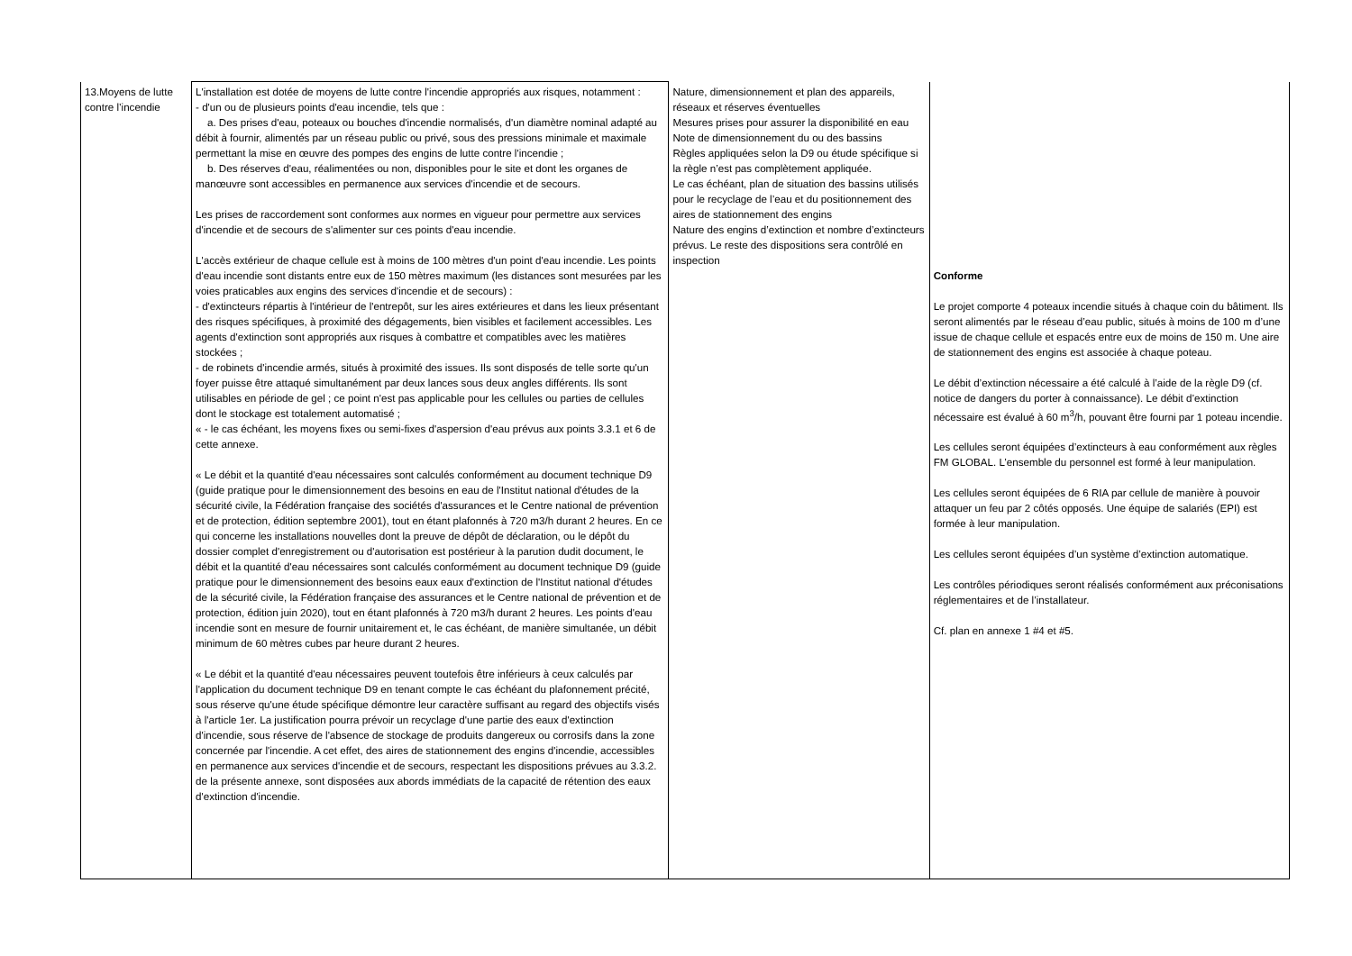| 13.Moyens de lutte contre l’incendie | L'installation est dotée de moyens de lutte contre l'incendie appropriés aux risques, notamment : - d'un ou de plusieurs points d'eau incendie, tels que : a. Des prises d'eau, poteaux ou bouches d'incendie normalisés, d'un diamètre nominal adapté au débit à fournir, alimentés par un réseau public ou privé, sous des pressions minimale et maximale permettant la mise en œuvre des pompes des engins de lutte contre l'incendie ; b. Des réserves d'eau, réalimentées ou non, disponibles pour le site et dont les organes de manœuvre sont accessibles en permanence aux services d'incendie et de secours. Les prises de raccordement sont conformes aux normes en vigueur pour permettre aux services d'incendie et de secours de s'alimenter sur ces points d'eau incendie. L'accès extérieur de chaque cellule est à moins de 100 mètres d'un point d'eau incendie. Les points d'eau incendie sont distants entre eux de 150 mètres maximum (les distances sont mesurées par les voies praticables aux engins des services d'incendie et de secours) : - d'extincteurs répartis à l'intérieur de l'entrepôt, sur les aires extérieures et dans les lieux présentant des risques spécifiques, à proximité des dégagements, bien visibles et facilement accessibles. Les agents d'extinction sont appropriés aux risques à combattre et compatibles avec les matières stockées ; - de robinets d'incendie armés, situés à proximité des issues. Ils sont disposés de telle sorte qu'un foyer puisse être attaqué simultanément par deux lances sous deux angles différents. Ils sont utilisables en période de gel ; ce point n'est pas applicable pour les cellules ou parties de cellules dont le stockage est totalement automatisé ; « - le cas échéant, les moyens fixes ou semi-fixes d'aspersion d'eau prévus aux points 3.3.1 et 6 de cette annexe. « Le débit et la quantité d'eau nécessaires sont calculés conformément au document technique D9 (guide pratique pour le dimensionnement des besoins en eau de l'Institut national d'études de la sécurité civile, la Fédération française des sociétés d'assurances et le Centre national de prévention et de protection, édition septembre 2001), tout en étant plafonnés à 720 m3/h durant 2 heures. En ce qui concerne les installations nouvelles dont la preuve de dépôt de déclaration, ou le dépôt du dossier complet d'enregistrement ou d'autorisation est postérieur à la parution dudit document, le débit et la quantité d'eau nécessaires sont calculés conformément au document technique D9 (guide pratique pour le dimensionnement des besoins eaux eaux d'extinction de l'Institut national d'études de la sécurité civile, la Fédération française des assurances et le Centre national de prévention et de protection, édition juin 2020), tout en étant plafonnés à 720 m3/h durant 2 heures. Les points d'eau incendie sont en mesure de fournir unitairement et, le cas échéant, de manière simultanée, un débit minimum de 60 mètres cubes par heure durant 2 heures. « Le débit et la quantité d'eau nécessaires peuvent toutefois être inférieurs à ceux calculés par l'application du document technique D9 en tenant compte le cas échéant du plafonnement précité, sous réserve qu'une étude spécifique démontre leur caractère suffisant au regard des objectifs visés à l'article 1er. La justification pourra prévoir un recyclage d'une partie des eaux d'extinction d'incendie, sous réserve de l'absence de stockage de produits dangereux ou corrosifs dans la zone concernée par l'incendie. A cet effet, des aires de stationnement des engins d'incendie, accessibles en permanence aux services d'incendie et de secours, respectant les dispositions prévues au 3.3.2. de la présente annexe, sont disposées aux abords immédiats de la capacité de rétention des eaux d'extinction d'incendie. | Nature, dimensionnement et plan des appareils, réseaux et réserves éventuelles Mesures prises pour assurer la disponibilité en eau Note de dimensionnement du ou des bassins Règles appliquées selon la D9 ou étude spécifique si la règle n’est pas complètement appliquée. Le cas échéant, plan de situation des bassins utilisés pour le recyclage de l’eau et du positionnement des aires de stationnement des engins Nature des engins d’extinction et nombre d’extincteurs prévus. Le reste des dispositions sera contrôlé en inspection | Conforme Le projet comporte 4 poteaux incendie situés à chaque coin du bâtiment. Ils seront alimentés par le réseau d’eau public, situés à moins de 100 m d’une issue de chaque cellule et espacés entre eux de moins de 150 m. Une aire de stationnement des engins est associée à chaque poteau. Le débit d’extinction nécessaire a été calculé à l’aide de la règle D9 (cf. notice de dangers du porter à connaissance). Le débit d’extinction nécessaire est évalué à 60 m<sup>3</sup>/h, pouvant être fourni par 1 poteau incendie. Les cellules seront équipées d’extincteurs à eau conformément aux règles FM GLOBAL. L’ensemble du personnel est formé à leur manipulation. Les cellules seront équipées de 6 RIA par cellule de manière à pouvoir attaquer un feu par 2 côtés opposés. Une équipe de salariés (EPI) est formée à leur manipulation. Les cellules seront équipées d’un système d’extinction automatique. Les contrôles périodiques seront réalisés conformément aux préconisations réglementaires et de l’installateur. Cf. plan en annexe 1 #4 et #5. |